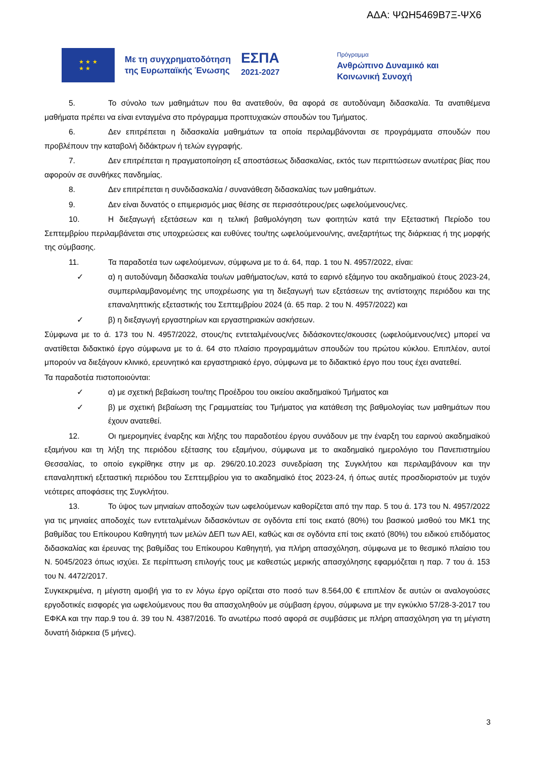ΑΔΑ: ΨΩΗ5469Β7Ξ-ΨΧ6
★ ★ ★
★ ★
Με τη συγχρηματοδότηση
της Ευρωπαϊκής Ένωσης
ΕΣΠΑ
2021-2027
Πρόγραμμα
Ανθρώπινο Δυναμικό και
Κοινωνική Συνοχή
5. Το σύνολο των μαθημάτων που θα ανατεθούν, θα αφορά σε αυτοδύναμη διδασκαλία. Τα ανατιθέμενα μαθήματα πρέπει να είναι ενταγμένα στο πρόγραμμα προπτυχιακών σπουδών του Τμήματος.
6. Δεν επιτρέπεται η διδασκαλία μαθημάτων τα οποία περιλαμβάνονται σε προγράμματα σπουδών που προβλέπουν την καταβολή διδάκτρων ή τελών εγγραφής.
7. Δεν επιτρέπεται η πραγματοποίηση εξ αποστάσεως διδασκαλίας, εκτός των περιπτώσεων ανωτέρας βίας που αφορούν σε συνθήκες πανδημίας.
8. Δεν επιτρέπεται η συνδιδασκαλία / συνανάθεση διδασκαλίας των μαθημάτων.
9. Δεν είναι δυνατός ο επιμερισμός μιας θέσης σε περισσότερους/ρες ωφελούμενους/νες.
10. Η διεξαγωγή εξετάσεων και η τελική βαθμολόγηση των φοιτητών κατά την Εξεταστική Περίοδο του Σεπτεμβρίου περιλαμβάνεται στις υποχρεώσεις και ευθύνες του/της ωφελούμενου/νης, ανεξαρτήτως της διάρκειας ή της μορφής της σύμβασης.
11. Τα παραδοτέα των ωφελούμενων, σύμφωνα με το ά. 64, παρ. 1 του Ν. 4957/2022, είναι:
✓ α) η αυτοδύναμη διδασκαλία του/ων μαθήματος/ων, κατά το εαρινό εξάμηνο του ακαδημαϊκού έτους 2023-24, συμπεριλαμβανομένης της υποχρέωσης για τη διεξαγωγή των εξετάσεων της αντίστοιχης περιόδου και της επαναληπτικής εξεταστικής του Σεπτεμβρίου 2024 (ά. 65 παρ. 2 του Ν. 4957/2022) και
✓ β) η διεξαγωγή εργαστηρίων και εργαστηριακών ασκήσεων.
Σύμφωνα με το ά. 173 του Ν. 4957/2022, στους/τις εντεταλμένους/νες διδάσκοντες/σκουσες (ωφελούμενους/νες) μπορεί να ανατίθεται διδακτικό έργο σύμφωνα με το ά. 64 στο πλαίσιο προγραμμάτων σπουδών του πρώτου κύκλου. Επιπλέον, αυτοί μπορούν να διεξάγουν κλινικό, ερευνητικό και εργαστηριακό έργο, σύμφωνα με το διδακτικό έργο που τους έχει ανατεθεί.
Τα παραδοτέα πιστοποιούνται:
✓ α) με σχετική βεβαίωση του/της Προέδρου του οικείου ακαδημαϊκού Τμήματος και
✓ β) με σχετική βεβαίωση της Γραμματείας του Τμήματος για κατάθεση της βαθμολογίας των μαθημάτων που έχουν ανατεθεί.
12. Οι ημερομηνίες έναρξης και λήξης του παραδοτέου έργου συνάδουν με την έναρξη του εαρινού ακαδημαϊκού εξαμήνου και τη λήξη της περιόδου εξέτασης του εξαμήνου, σύμφωνα με το ακαδημαϊκό ημερολόγιο του Πανεπιστημίου Θεσσαλίας, το οποίο εγκρίθηκε στην με αρ. 296/20.10.2023 συνεδρίαση της Συγκλήτου και περιλαμβάνουν και την επαναληπτική εξεταστική περιόδου του Σεπτεμβρίου για το ακαδημαϊκό έτος 2023-24, ή όπως αυτές προσδιοριστούν με τυχόν νεότερες αποφάσεις της Συγκλήτου.
13. Το ύψος των μηνιαίων αποδοχών των ωφελούμενων καθορίζεται από την παρ. 5 του ά. 173 του Ν. 4957/2022 για τις μηνιαίες αποδοχές των εντεταλμένων διδασκόντων σε ογδόντα επί τοις εκατό (80%) του βασικού μισθού του ΜΚ1 της βαθμίδας του Επίκουρου Καθηγητή των μελών ΔΕΠ των ΑΕΙ, καθώς και σε ογδόντα επί τοις εκατό (80%) του ειδικού επιδόματος διδασκαλίας και έρευνας της βαθμίδας του Επίκουρου Καθηγητή, για πλήρη απασχόληση, σύμφωνα με το θεσμικό πλαίσιο του Ν. 5045/2023 όπως ισχύει. Σε περίπτωση επιλογής τους με καθεστώς μερικής απασχόλησης εφαρμόζεται η παρ. 7 του ά. 153 του Ν. 4472/2017.
Συγκεκριμένα, η μέγιστη αμοιβή για το εν λόγω έργο ορίζεται στο ποσό των 8.564,00 € επιπλέον δε αυτών οι αναλογούσες εργοδοτικές εισφορές για ωφελούμενους που θα απασχοληθούν με σύμβαση έργου, σύμφωνα με την εγκύκλιο 57/28-3-2017 του ΕΦΚΑ και την παρ.9 του ά. 39 του Ν. 4387/2016. Το ανωτέρω ποσό αφορά σε συμβάσεις με πλήρη απασχόληση για τη μέγιστη δυνατή διάρκεια (5 μήνες).
3